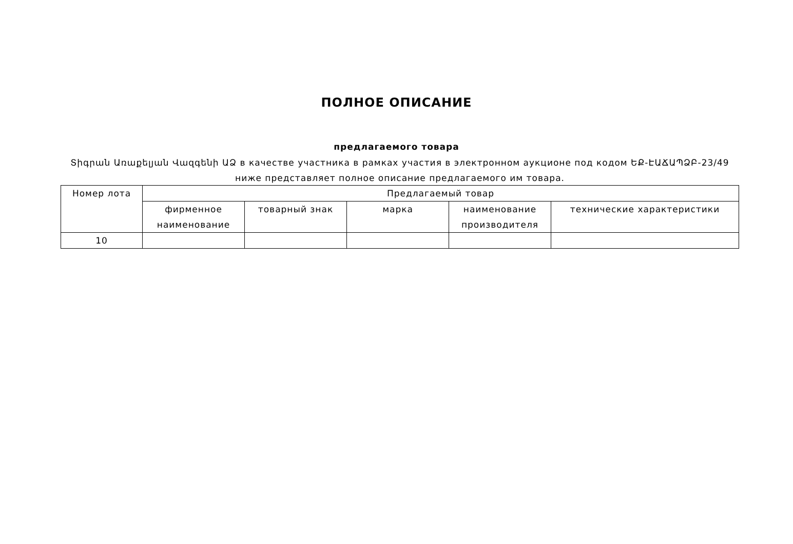ПОЛНОЕ ОПИСАНИЕ
предлагаемого товара
Տիգրան Առաքելյան Վազգենի ԱՁ в качестве участника в рамках участия в электронном аукционе под кодом ԵՔ-ԷԱՃԱՊՁԲ-23/49 ниже представляет полное описание предлагаемого им товара.
| Номер лота | Предлагаемый товар | | | | |
| --- | --- | --- | --- | --- | --- |
| | фирменное наименование | товарный знак | марка | наименование производителя | технические характеристики |
| 10 | | | | | |